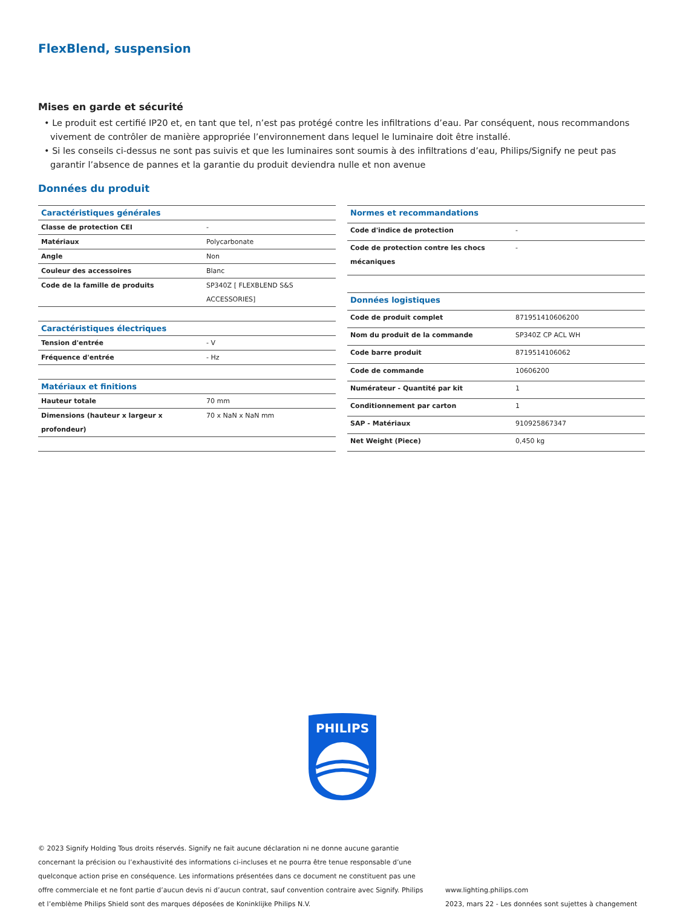FlexBlend, suspension
Mises en garde et sécurité
• Le produit est certifié IP20 et, en tant que tel, n’est pas protégé contre les infiltrations d’eau. Par conséquent, nous recommandons vivement de contrôler de manière appropriée l’environnement dans lequel le luminaire doit être installé.
• Si les conseils ci-dessus ne sont pas suivis et que les luminaires sont soumis à des infiltrations d’eau, Philips/Signify ne peut pas garantir l’absence de pannes et la garantie du produit deviendra nulle et non avenue
Données du produit
| Caractéristiques générales | |
| --- | --- |
| Classe de protection CEI | - |
| Matériaux | Polycarbonate |
| Angle | Non |
| Couleur des accessoires | Blanc |
| Code de la famille de produits | SP340Z [ FLEXBLEND S&S ACCESSORIES] |
| Caractéristiques électriques | |
| Tension d'entrée | - V |
| Fréquence d'entrée | - Hz |
| Matériaux et finitions | |
| Hauteur totale | 70 mm |
| Dimensions (hauteur x largeur x profondeur) | 70 x NaN x NaN mm |
| Normes et recommandations | |
| --- | --- |
| Code d'indice de protection | - |
| Code de protection contre les chocs mécaniques | - |
| Données logistiques | |
| Code de produit complet | 871951410606200 |
| Nom du produit de la commande | SP340Z CP ACL WH |
| Code barre produit | 8719514106062 |
| Code de commande | 10606200 |
| Numérateur - Quantité par kit | 1 |
| Conditionnement par carton | 1 |
| SAP - Matériaux | 910925867347 |
| Net Weight (Piece) | 0,450 kg |
PHILIPS
© 2023 Signify Holding Tous droits réservés. Signify ne fait aucune déclaration ni ne donne aucune garantie concernant la précision ou l’exhaustivité des informations ci-incluses et ne pourra être tenue responsable d’une quelconque action prise en conséquence. Les informations présentées dans ce document ne constituent pas une offre commerciale et ne font partie d’aucun devis ni d’aucun contrat, sauf convention contraire avec Signify. Philips et l’emblème Philips Shield sont des marques déposées de Koninklijke Philips N.V.
www.lighting.philips.com
2023, mars 22 - Les données sont sujettes à changement